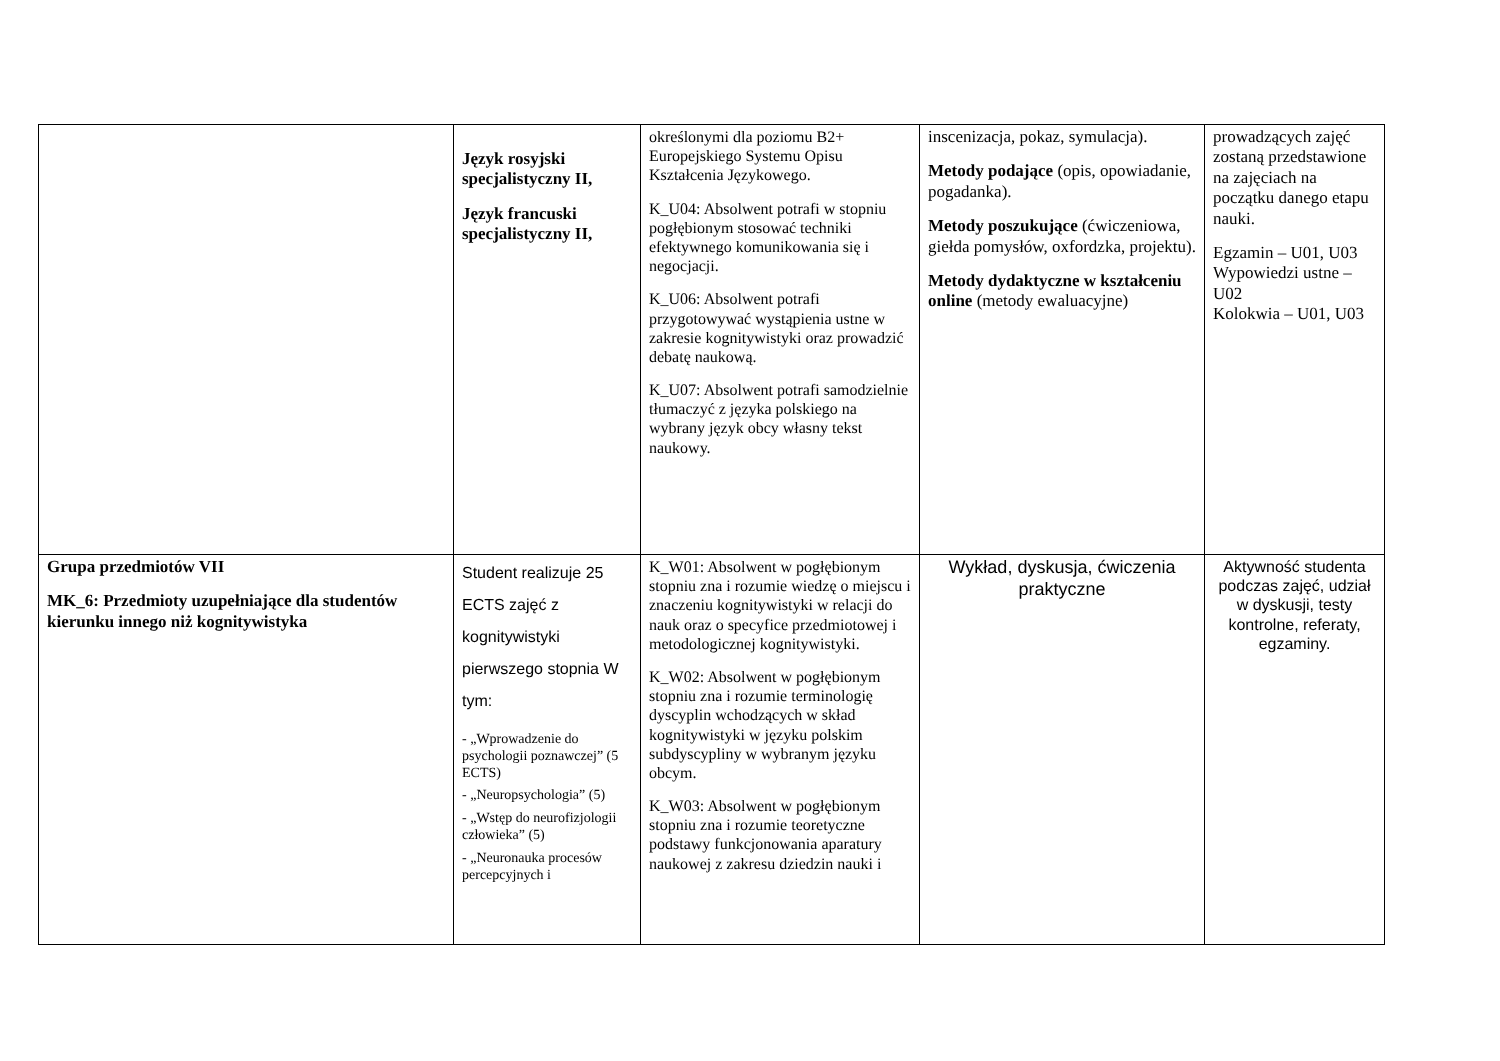| | Język rosyjski specjalistyczny II, Język francuski specjalistyczny II, | określonymi dla poziomu B2+ Europejskiego Systemu Opisu Kształcenia Językowego. K_U04: Absolwent potrafi w stopniu pogłębionym stosować techniki efektywnego komunikowania się i negocjacji. K_U06: Absolwent potrafi przygotowywać wystąpienia ustne w zakresie kognitywistyki oraz prowadzić debatę naukową. K_U07: Absolwent potrafi samodzielnie tłumaczyć z języka polskiego na wybrany język obcy własny tekst naukowy. | inscenizacja, pokaz, symulacja). Metody podające (opis, opowiadanie, pogadanka). Metody poszukujące (ćwiczeniowa, giełda pomysłów, oxfordzka, projektu). Metody dydaktyczne w kształceniu online (metody ewaluacyjne) | prowadzących zajęć zostaną przedstawione na zajęciach na początku danego etapu nauki. Egzamin – U01, U03 Wypowiedzi ustne – U02 Kolokwia – U01, U03 |
| Grupa przedmiotów VII MK_6: Przedmioty uzupełniające dla studentów kierunku innego niż kognitywistyka | Student realizuje 25 ECTS zajęć z kognitywistyki pierwszego stopnia W tym: - „Wprowadzenie do psychologii poznawczej” (5 ECTS) - „Neuropsychologia” (5) - „Wstęp do neurofizjologii człowieka” (5) - „Neuronauka procesów percepcyjnych i | K_W01: Absolwent w pogłębionym stopniu zna i rozumie wiedzę o miejscu i znaczeniu kognitywistyki w relacji do nauk oraz o specyfice przedmiotowej i metodologicznej kognitywistyki. K_W02: Absolwent w pogłębionym stopniu zna i rozumie terminologię dyscyplin wchodzących w skład kognitywistyki w języku polskim subdyscypliny w wybranym języku obcym. K_W03: Absolwent w pogłębionym stopniu zna i rozumie teoretyczne podstawy funkcjonowania aparatury naukowej z zakresu dziedzin nauki i | Wykład, dyskusja, ćwiczenia praktyczne | Aktywność studenta podczas zajęć, udział w dyskusji, testy kontrolne, referaty, egzaminy. |